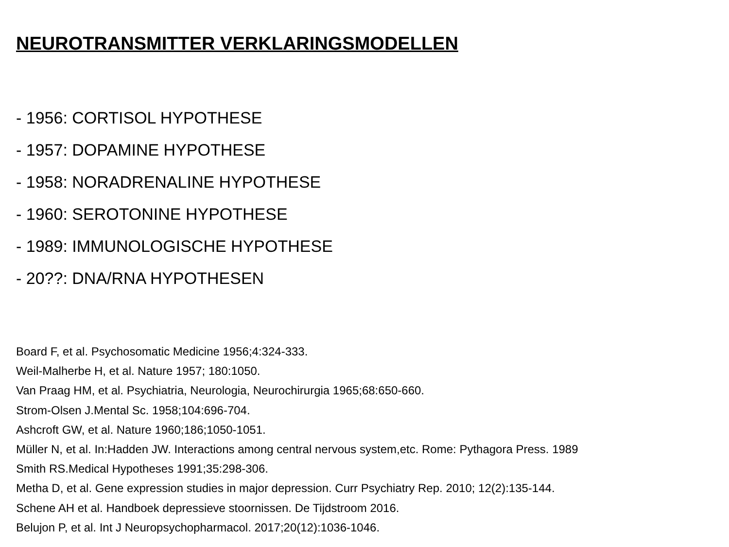NEUROTRANSMITTER VERKLARINGSMODELLEN
- 1956: CORTISOL HYPOTHESE
- 1957: DOPAMINE HYPOTHESE
- 1958: NORADRENALINE HYPOTHESE
- 1960: SEROTONINE HYPOTHESE
- 1989: IMMUNOLOGISCHE HYPOTHESE
- 20??: DNA/RNA HYPOTHESEN
Board F, et al. Psychosomatic Medicine 1956;4:324-333.
Weil-Malherbe H, et al. Nature 1957; 180:1050.
Van Praag HM, et al. Psychiatria, Neurologia, Neurochirurgia 1965;68:650-660.
Strom-Olsen J.Mental Sc. 1958;104:696-704.
Ashcroft GW, et al. Nature 1960;186;1050-1051.
Müller N, et al. In:Hadden JW. Interactions among central nervous system,etc. Rome: Pythagora Press. 1989
Smith RS.Medical Hypotheses 1991;35:298-306.
Metha D, et al. Gene expression studies in major depression. Curr Psychiatry Rep. 2010; 12(2):135-144.
Schene AH et al. Handboek depressieve stoornissen. De Tijdstroom 2016.
Belujon P, et al. Int J Neuropsychopharmacol. 2017;20(12):1036-1046.